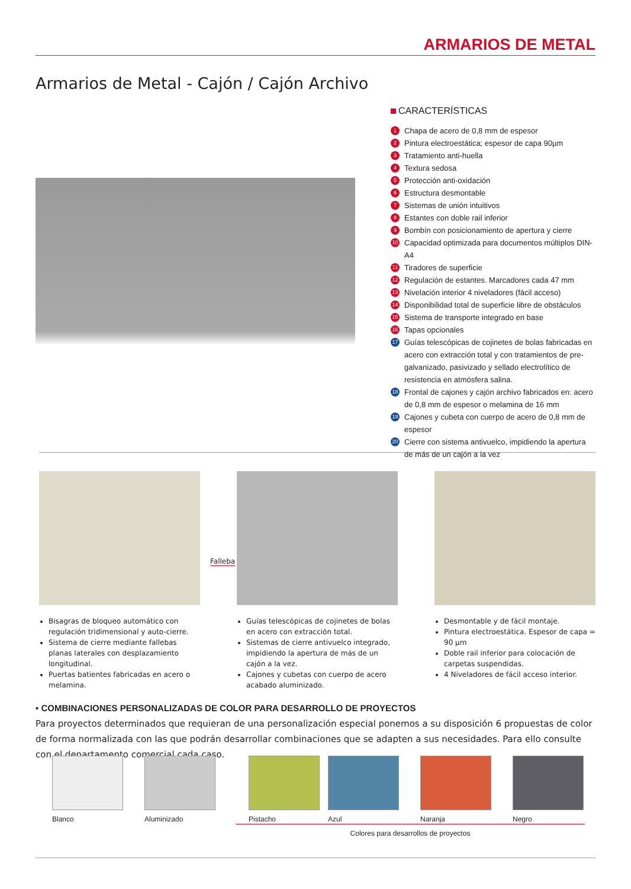ARMARIOS DE METAL
Armarios de Metal - Cajón / Cajón Archivo
CARACTERÍSTICAS
1 Chapa de acero de 0,8 mm de espesor
2 Pintura electroestática; espesor de capa 90µm
3 Tratamiento anti-huella
4 Textura sedosa
5 Protección anti-oxidación
6 Estructura desmontable
7 Sistemas de unión intuitivos
8 Estantes con doble rail inferior
9 Bombín con posicionamiento de apertura y cierre
10 Capacidad optimizada para documentos múltiplos DIN-A4
11 Tiradores de superficie
12 Regulación de estantes. Marcadores cada 47 mm
13 Nivelación interior 4 niveladores (fácil acceso)
14 Disponibilidad total de superficie libre de obstáculos
15 Sistema de transporte integrado en base
16 Tapas opcionales
17 Guías telescópicas de cojinetes de bolas fabricadas en acero con extracción total y con tratamientos de pre-galvanizado, pasivizado y sellado electrolítico de resistencia en atmósfera salina.
18 Frontal de cajones y cajón archivo fabricados en: acero de 0,8 mm de espesor o melamina de 16 mm
19 Cajones y cubeta con cuerpo de acero de 0,8 mm de espesor
20 Cierre con sistema antivuelco, impidiendo la apertura de más de un cajón a la vez
Bisagras de bloqueo automático con regulación tridimensional y auto-cierre.
Sistema de cierre mediante fallebas planas laterales con desplazamiento longitudinal.
Puertas batientes fabricadas en acero o melamina.
Guías telescópicas de cojinetes de bolas en acero con extracción total.
Sistemas de cierre antivuelco integrado, impidiendo la apertura de más de un cajón a la vez.
Cajones y cubetas con cuerpo de acero acabado aluminizado.
Desmontable y de fácil montaje.
Pintura electroestática. Espesor de capa = 90 µm
Doble rail inferior para colocación de carpetas suspendidas.
4 Niveladores de fácil acceso interior.
Falleba
• COMBINACIONES PERSONALIZADAS DE COLOR PARA DESARROLLO DE PROYECTOS
Para proyectos determinados que requieran de una personalización especial ponemos a su disposición 6 propuestas de color de forma normalizada con las que podrán desarrollar combinaciones que se adapten a sus necesidades. Para ello consulte con el departamento comercial cada caso.
Blanco Aluminizado Pistacho Azul Naranja Negro
Colores para desarrollos de proyectos